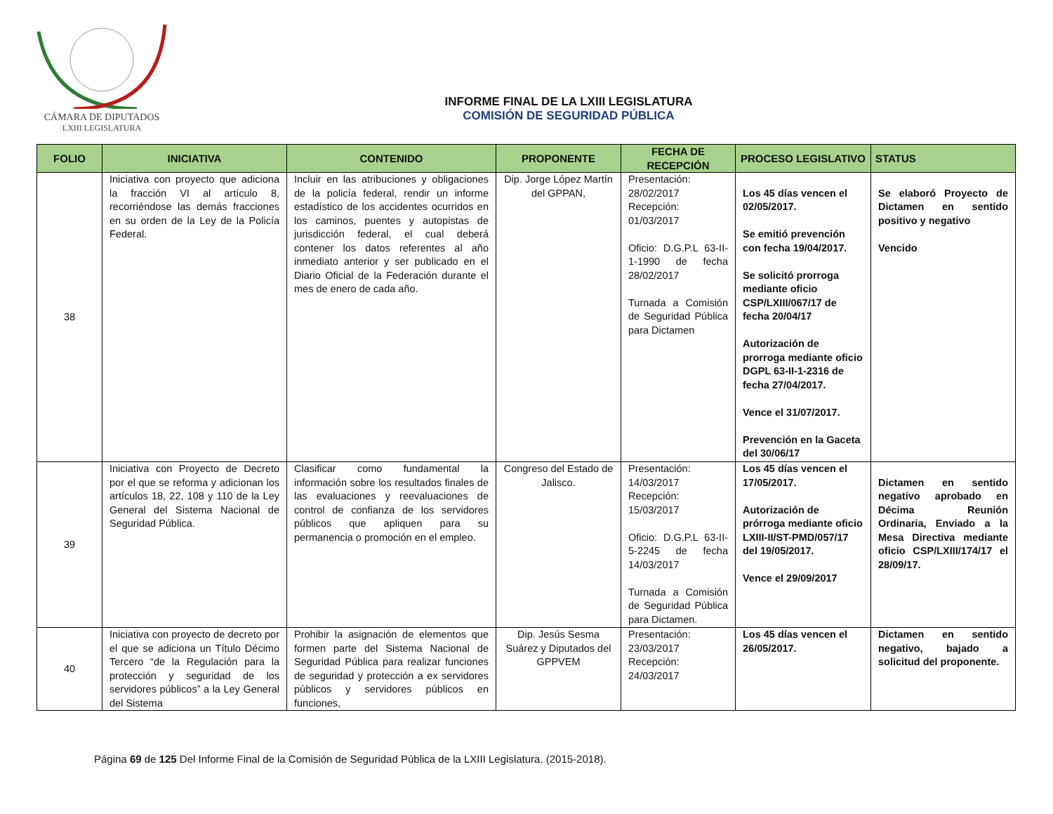CÁMARA DE DIPUTADOS
LXIII LEGISLATURA
INFORME FINAL DE LA LXIII LEGISLATURA
COMISIÓN DE SEGURIDAD PÚBLICA
| FOLIO | INICIATIVA | CONTENIDO | PROPONENTE | FECHA DE RECEPCIÓN | PROCESO LEGISLATIVO | STATUS |
| --- | --- | --- | --- | --- | --- | --- |
| 38 | Iniciativa con proyecto que adiciona la fracción VI al artículo 8, recorriéndose las demás fracciones en su orden de la Ley de la Policía Federal. | Incluir en las atribuciones y obligaciones de la policía federal, rendir un informe estadístico de los accidentes ocurridos en los caminos, puentes y autopistas de jurisdicción federal, el cual deberá contener los datos referentes al año inmediato anterior y ser publicado en el Diario Oficial de la Federación durante el mes de enero de cada año. | Dip. Jorge López Martín del GPPAN, | Presentación: 28/02/2017 Recepción: 01/03/2017 Oficio: D.G.P.L 63-II-1-1990 de fecha 28/02/2017 Turnada a Comisión de Seguridad Pública para Dictamen | Los 45 días vencen el 02/05/2017. Se emitió prevención con fecha 19/04/2017. Se solicitó prorroga mediante oficio CSP/LXIII/067/17 de fecha 20/04/17 Autorización de prorroga mediante oficio DGPL 63-II-1-2316 de fecha 27/04/2017. Vence el 31/07/2017. Prevención en la Gaceta del 30/06/17 | Se elaboró Proyecto de Dictamen en sentido positivo y negativo Vencido |
| 39 | Iniciativa con Proyecto de Decreto por el que se reforma y adicionan los artículos 18, 22, 108 y 110 de la Ley General del Sistema Nacional de Seguridad Pública. | Clasificar como fundamental la información sobre los resultados finales de las evaluaciones y reevaluaciones de control de confianza de los servidores públicos que apliquen para su permanencia o promoción en el empleo. | Congreso del Estado de Jalisco. | Presentación: 14/03/2017 Recepción: 15/03/2017 Oficio: D.G.P.L 63-II-5-2245 de fecha 14/03/2017 Turnada a Comisión de Seguridad Pública para Dictamen. | Los 45 días vencen el 17/05/2017. Autorización de prórroga mediante oficio LXIII-II/ST-PMD/057/17 del 19/05/2017. Vence el 29/09/2017 | Dictamen en sentido negativo aprobado en Décima Reunión Ordinaria, Enviado a la Mesa Directiva mediante oficio CSP/LXIII/174/17 el 28/09/17. |
| 40 | Iniciativa con proyecto de decreto por el que se adiciona un Título Décimo Tercero “de la Regulación para la protección y seguridad de los servidores públicos” a la Ley General del Sistema | Prohibir la asignación de elementos que formen parte del Sistema Nacional de Seguridad Pública para realizar funciones de seguridad y protección a ex servidores públicos y servidores públicos en funciones, | Dip. Jesús Sesma Suárez y Diputados del GPPVEM | Presentación: 23/03/2017 Recepción: 24/03/2017 | Los 45 días vencen el 26/05/2017. | Dictamen en sentido negativo, bajado a solicitud del proponente. |
Página 69 de 125 Del Informe Final de la Comisión de Seguridad Pública de la LXIII Legislatura. (2015-2018).